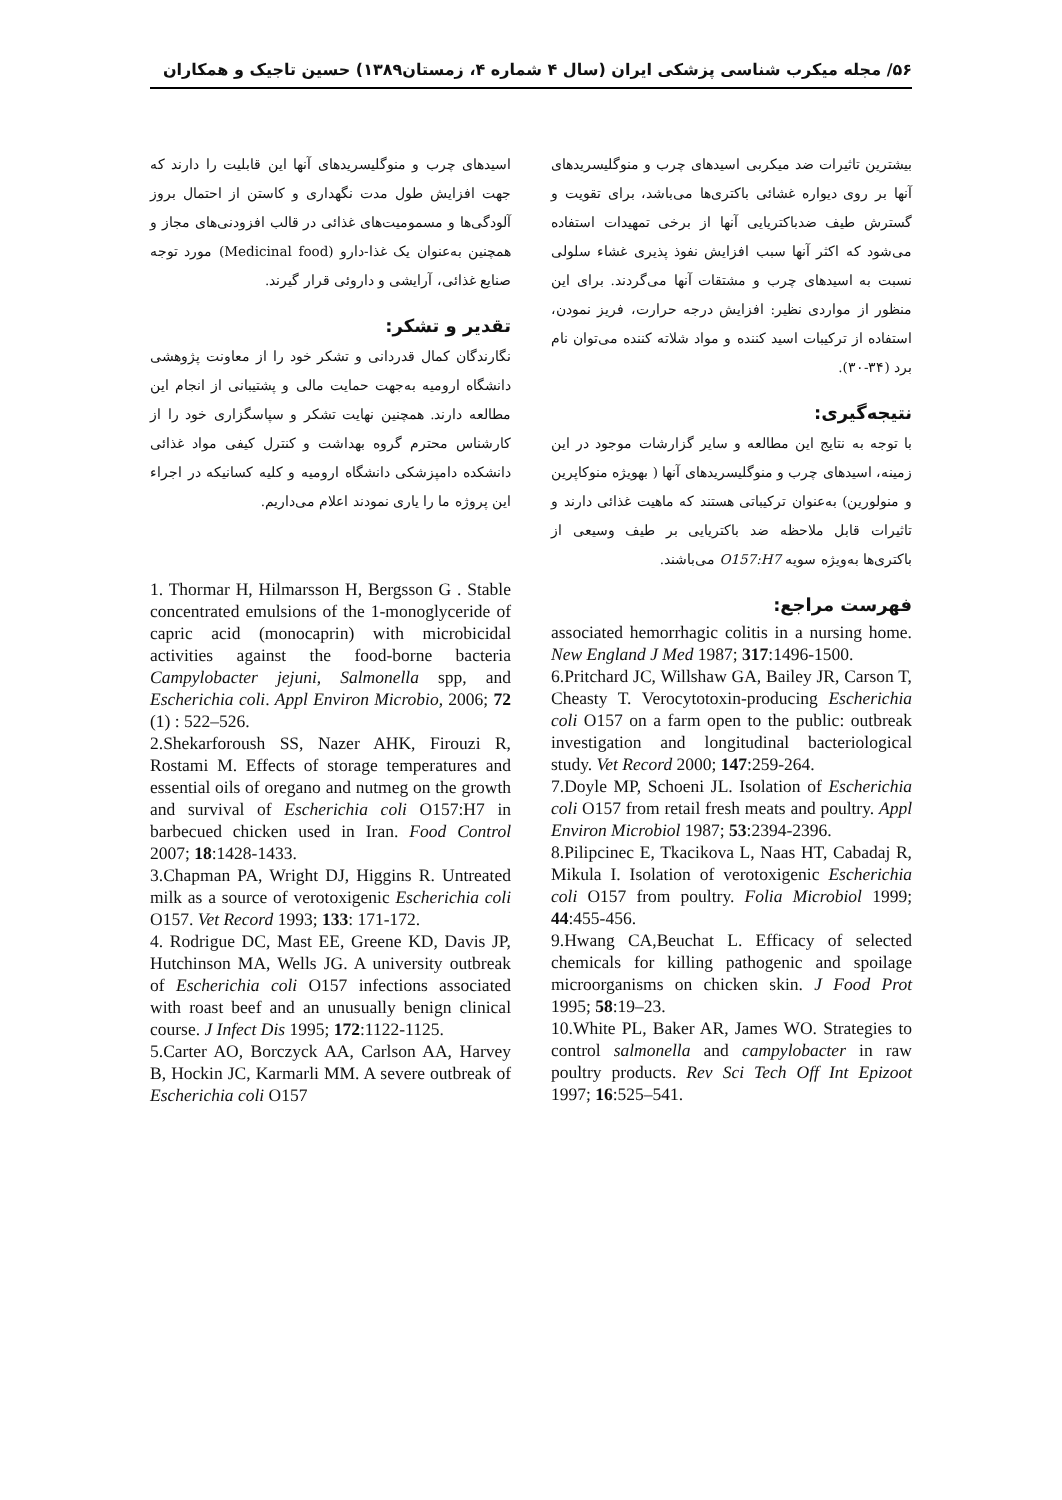۵۶/ مجله میکرب شناسی پزشکی ایران (سال ۴ شماره ۴، زمستان۱۳۸۹) حسین تاجیک و همکاران
بیشترین تاثیرات ضد میکربی اسیدهای چرب و منوگلیسریدهای آنها بر روی دیواره غشائی باکتری‌ها می‌باشد، برای تقویت و گسترش طیف ضدباکتریایی آنها از برخی تمهیدات استفاده می‌شود که اکثر آنها سبب افزایش نفوذ پذیری غشاء سلولی نسبت به اسیدهای چرب و مشتقات آنها می‌گردند. برای این منظور از مواردی نظیر: افزایش درجه حرارت، فریز نمودن، استفاده از ترکیبات اسید کننده و مواد شلاته کننده می‌توان نام برد (۳۴-۳۰).
نتیجه‌گیری:
با توجه به نتایج این مطالعه و سایر گزارشات موجود در این زمینه، اسیدهای چرب و منوگلیسریدهای آنها ( بهویژه منوکاپرین و منولورین) به‌عنوان ترکیباتی هستند که ماهیت غذائی دارند و تاثیرات قابل ملاحظه ضد باکتریایی بر طیف وسیعی از باکتری‌ها به‌ویژه سویه O157:H7 می‌باشند.
فهرست مراجع:
associated hemorrhagic colitis in a nursing home. New England J Med 1987; 317:1496-1500.
6.Pritchard JC, Willshaw GA, Bailey JR, Carson T, Cheasty T. Verocytotoxin-producing Escherichia coli O157 on a farm open to the public: outbreak investigation and longitudinal bacteriological study. Vet Record 2000; 147:259-264.
7.Doyle MP, Schoeni JL. Isolation of Escherichia coli O157 from retail fresh meats and poultry. Appl Environ Microbiol 1987; 53:2394-2396.
8.Pilipcinec E, Tkacikova L, Naas HT, Cabadaj R, Mikula I. Isolation of verotoxigenic Escherichia coli O157 from poultry. Folia Microbiol 1999; 44:455-456.
9.Hwang CA,Beuchat L. Efficacy of selected chemicals for killing pathogenic and spoilage microorganisms on chicken skin. J Food Prot 1995; 58:19–23.
10.White PL, Baker AR, James WO. Strategies to control salmonella and campylobacter in raw poultry products. Rev Sci Tech Off Int Epizoot 1997; 16:525–541.
اسیدهای چرب و منوگلیسریدهای آنها این قابلیت را دارند که جهت افزایش طول مدت نگهداری و کاستن از احتمال بروز آلودگی‌ها و مسمومیت‌های غذائی در قالب افزودنی‌های مجاز و همچنین به‌عنوان یک غذا-دارو (Medicinal food) مورد توجه صنایع غذائی، آرایشی و داروئی قرار گیرند.
تقدیر و تشکر:
نگارندگان کمال قدردانی و تشکر خود را از معاونت پژوهشی دانشگاه ارومیه به‌جهت حمایت مالی و پشتیبانی از انجام این مطالعه دارند. همچنین نهایت تشکر و سپاسگزاری خود را از کارشناس محترم گروه بهداشت و کنترل کیفی مواد غذائی دانشکده دامپزشکی دانشگاه ارومیه و کلیه کسانیکه در اجراء این پروژه ما را یاری نمودند اعلام می‌داریم.
1. Thormar H, Hilmarsson H, Bergsson G . Stable concentrated emulsions of the 1-monoglyceride of capric acid (monocaprin) with microbicidal activities against the food-borne bacteria Campylobacter jejuni, Salmonella spp, and Escherichia coli. Appl Environ Microbio, 2006; 72 (1) : 522–526.
2.Shekarforoush SS, Nazer AHK, Firouzi R, Rostami M. Effects of storage temperatures and essential oils of oregano and nutmeg on the growth and survival of Escherichia coli O157:H7 in barbecued chicken used in Iran. Food Control 2007; 18:1428-1433.
3.Chapman PA, Wright DJ, Higgins R. Untreated milk as a source of verotoxigenic Escherichia coli O157. Vet Record 1993; 133: 171-172.
4. Rodrigue DC, Mast EE, Greene KD, Davis JP, Hutchinson MA, Wells JG. A university outbreak of Escherichia coli O157 infections associated with roast beef and an unusually benign clinical course. J Infect Dis 1995; 172:1122-1125.
5.Carter AO, Borczyck AA, Carlson AA, Harvey B, Hockin JC, Karmarli MM. A severe outbreak of Escherichia coli O157